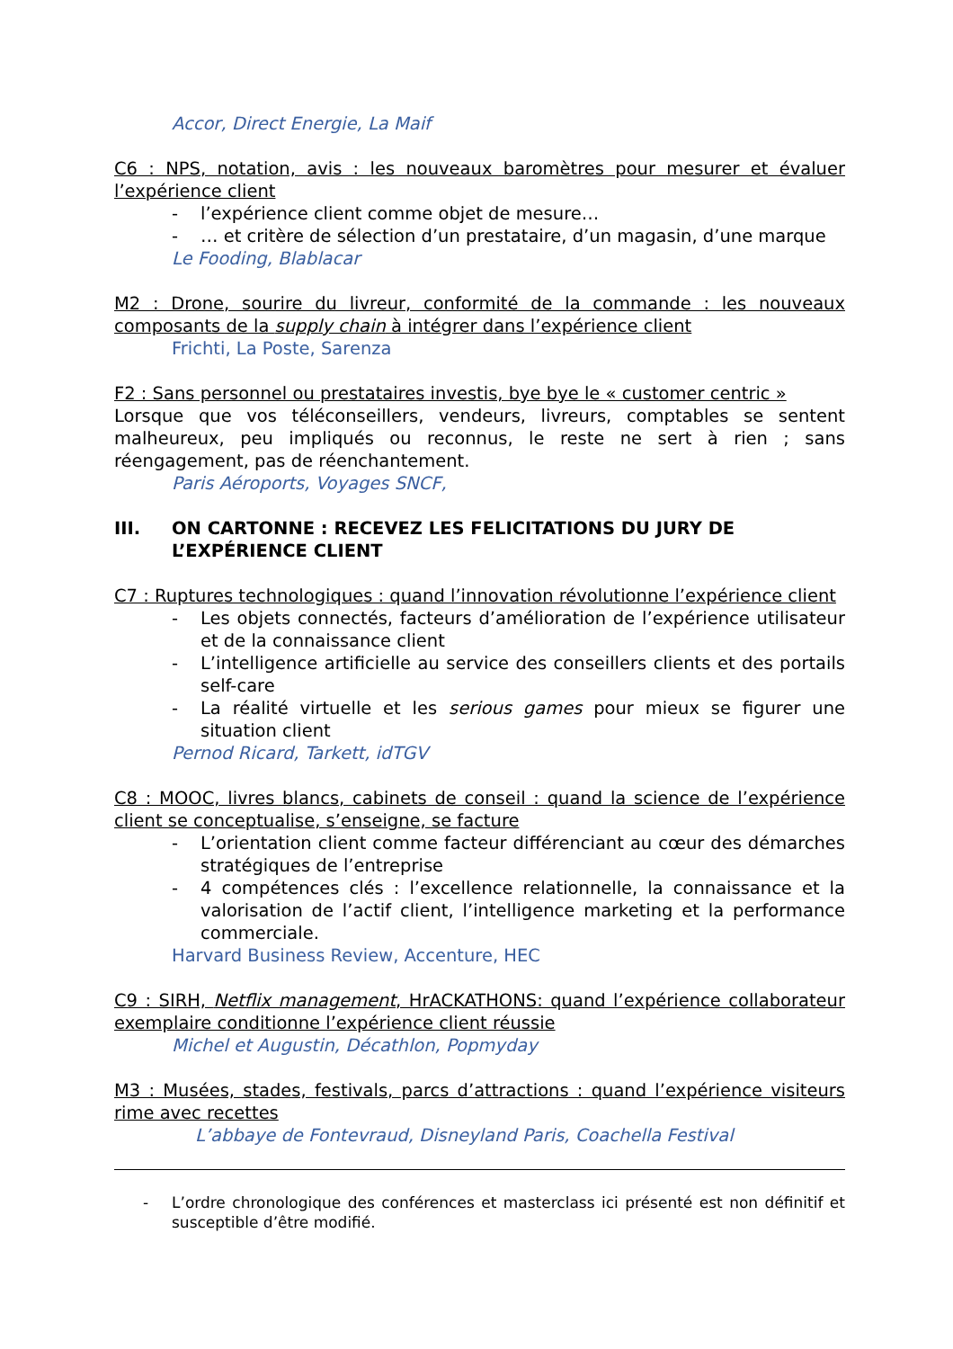Accor, Direct Energie, La Maif
C6 : NPS, notation, avis : les nouveaux baromètres pour mesurer et évaluer l’expérience client
- l’expérience client comme objet de mesure…
- … et critère de sélection d’un prestataire, d’un magasin, d’une marque
Le Fooding, Blablacar
M2 : Drone, sourire du livreur, conformité de la commande : les nouveaux composants de la supply chain à intégrer dans l’expérience client
Frichti, La Poste, Sarenza
F2 : Sans personnel ou prestataires investis, bye bye le « customer centric »
Lorsque que vos téléconseillers, vendeurs, livreurs, comptables se sentent malheureux, peu impliqués ou reconnus, le reste ne sert à rien ; sans réengagement, pas de réenchantement.
Paris Aéroports, Voyages SNCF,
III. ON CARTONNE : RECEVEZ LES FELICITATIONS DU JURY DE L’EXPÉRIENCE CLIENT
C7 : Ruptures technologiques : quand l’innovation révolutionne l’expérience client
- Les objets connectés, facteurs d’amélioration de l’expérience utilisateur et de la connaissance client
- L’intelligence artificielle au service des conseillers clients et des portails self-care
- La réalité virtuelle et les serious games pour mieux se figurer une situation client
Pernod Ricard, Tarkett, idTGV
C8 : MOOC, livres blancs, cabinets de conseil : quand la science de l’expérience client se conceptualise, s’enseigne, se facture
- L’orientation client comme facteur différenciant au cœur des démarches stratégiques de l’entreprise
- 4 compétences clés : l’excellence relationnelle, la connaissance et la valorisation de l’actif client, l’intelligence marketing et la performance commerciale.
Harvard Business Review, Accenture, HEC
C9 : SIRH, Netflix management, HrACKATHONS: quand l’expérience collaborateur exemplaire conditionne l’expérience client réussie
Michel et Augustin, Décathlon, Popmyday
M3 : Musées, stades, festivals, parcs d’attractions : quand l’expérience visiteurs rime avec recettes
L’abbaye de Fontevraud, Disneyland Paris, Coachella Festival
- L’ordre chronologique des conférences et masterclass ici présenté est non définitif et susceptible d’être modifié.